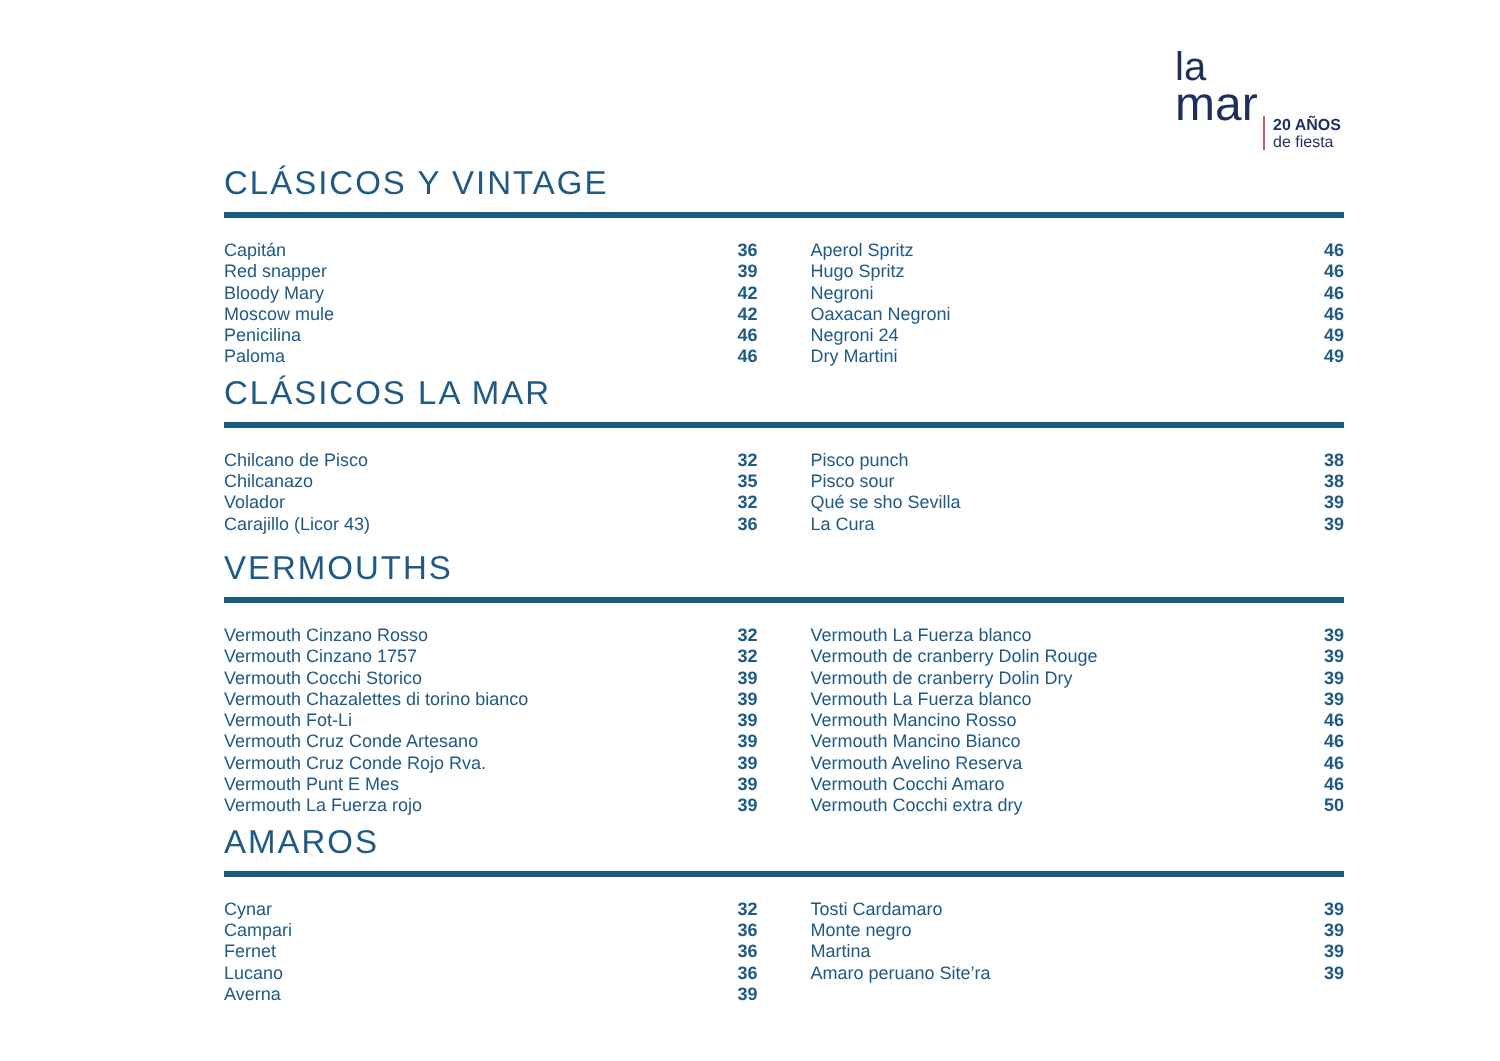la
mar
20 AÑOS
de fiesta
CLÁSICOS Y VINTAGE
| Capitán | 36 | | Aperol Spritz | 46 |
| Red snapper | 39 | | Hugo Spritz | 46 |
| Bloody Mary | 42 | | Negroni | 46 |
| Moscow mule | 42 | | Oaxacan Negroni | 46 |
| Penicilina | 46 | | Negroni 24 | 49 |
| Paloma | 46 | | Dry Martini | 49 |
CLÁSICOS LA MAR
| Chilcano de Pisco | 32 | | Pisco punch | 38 |
| Chilcanazo | 35 | | Pisco sour | 38 |
| Volador | 32 | | Qué se sho Sevilla | 39 |
| Carajillo (Licor 43) | 36 | | La Cura | 39 |
VERMOUTHS
| Vermouth Cinzano Rosso | 32 | | Vermouth La Fuerza blanco | 39 |
| Vermouth Cinzano 1757 | 32 | | Vermouth de cranberry Dolin Rouge | 39 |
| Vermouth Cocchi Storico | 39 | | Vermouth de cranberry Dolin Dry | 39 |
| Vermouth Chazalettes di torino bianco | 39 | | Vermouth La Fuerza blanco | 39 |
| Vermouth Fot-Li | 39 | | Vermouth Mancino Rosso | 46 |
| Vermouth Cruz Conde Artesano | 39 | | Vermouth Mancino Bianco | 46 |
| Vermouth Cruz Conde Rojo Rva. | 39 | | Vermouth Avelino Reserva | 46 |
| Vermouth Punt E Mes | 39 | | Vermouth Cocchi Amaro | 46 |
| Vermouth La Fuerza rojo | 39 | | Vermouth Cocchi extra dry | 50 |
AMAROS
| Cynar | 32 | | Tosti Cardamaro | 39 |
| Campari | 36 | | Monte negro | 39 |
| Fernet | 36 | | Martina | 39 |
| Lucano | 36 | | Amaro peruano Site’ra | 39 |
| Averna | 39 | | | |